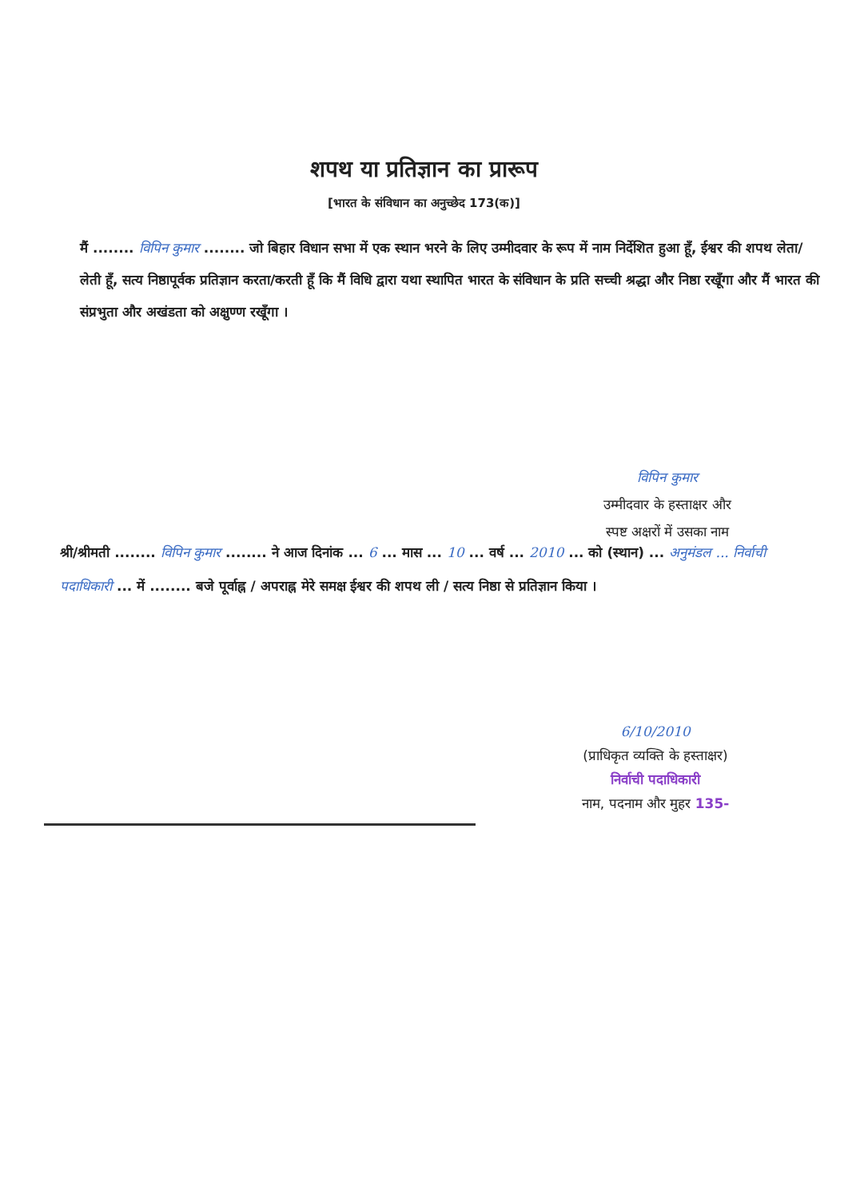शपथ या प्रतिज्ञान का प्रारूप
[भारत के संविधान का अनुच्छेद 173(क)]
मैं ........ विपिन कुमार ........ जो बिहार विधान सभा में एक स्थान भरने के लिए उम्मीदवार के रूप में नाम निर्देशित हुआ हूँ, ईश्वर की शपथ लेता/लेती हूँ, सत्य निष्ठापूर्वक प्रतिज्ञान करता/करती हूँ कि मैं विधि द्वारा यथा स्थापित भारत के संविधान के प्रति सच्ची श्रद्धा और निष्ठा रखूँगा और मैं भारत की संप्रभुता और अखंडता को अक्षुण्ण रखूँगा ।
विपिन कुमार
उम्मीदवार के हस्ताक्षर और
स्पष्ट अक्षरों में उसका नाम
श्री/श्रीमती ........ विपिन कुमार ........ ने आज दिनांक ... 6 ... मास ... 10 ... वर्ष ... 2010 ... को (स्थान) ... अनुमंडल ... निर्वाची पदाधिकारी ... में ........ बजे पूर्वाह्न / अपराह्न मेरे समक्ष ईश्वर की शपथ ली / सत्य निष्ठा से प्रतिज्ञान किया ।
6/10/2010
(प्राधिकृत व्यक्ति के हस्ताक्षर)
निर्वाची पदाधिकारी
नाम, पदनाम और मुहर 135-